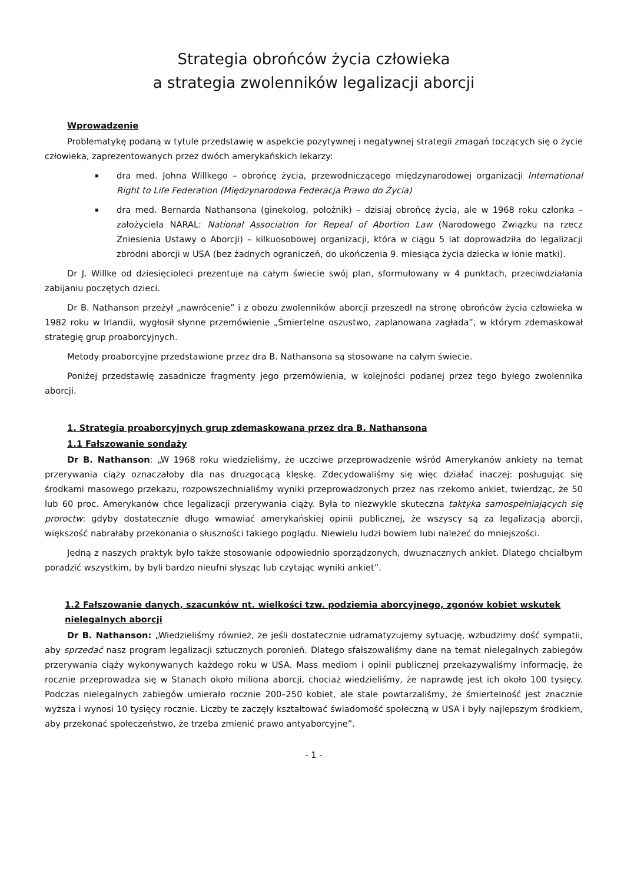Strategia obrońców życia człowieka
a strategia zwolenników legalizacji aborcji
Wprowadzenie
Problematykę podaną w tytule przedstawię w aspekcie pozytywnej i negatywnej strategii zmagań toczących się o życie człowieka, zaprezentowanych przez dwóch amerykańskich lekarzy:
dra med. Johna Willkego – obrońcę życia, przewodniczącego międzynarodowej organizacji International Right to Life Federation (Międzynarodowa Federacja Prawo do Życia)
dra med. Bernarda Nathansona (ginekolog, położnik) – dzisiaj obrońcę życia, ale w 1968 roku członka – założyciela NARAL: National Association for Repeal of Abortion Law (Narodowego Związku na rzecz Zniesienia Ustawy o Aborcji) – kilkuosobowej organizacji, która w ciągu 5 lat doprowadziła do legalizacji zbrodni aborcji w USA (bez żadnych ograniczeń, do ukończenia 9. miesiąca życia dziecka w łonie matki).
Dr J. Willke od dziesięcioleci prezentuje na całym świecie swój plan, sformułowany w 4 punktach, przeciwdziałania zabijaniu poczętych dzieci.
Dr B. Nathanson przeżył „nawrócenie” i z obozu zwolenników aborcji przeszedł na stronę obrońców życia człowieka w 1982 roku w Irlandii, wygłosił słynne przemówienie „Śmiertelne oszustwo, zaplanowana zagłada”, w którym zdemaskował strategię grup proaborcyjnych.
Metody proaborcyjne przedstawione przez dra B. Nathansona są stosowane na całym świecie.
Poniżej przedstawię zasadnicze fragmenty jego przemówienia, w kolejności podanej przez tego byłego zwolennika aborcji.
1. Strategia proaborcyjnych grup zdemaskowana przez dra B. Nathansona
1.1 Fałszowanie sondaży
Dr B. Nathanson: „W 1968 roku wiedzieliśmy, że uczciwe przeprowadzenie wśród Amerykanów ankiety na temat przerywania ciąży oznaczałoby dla nas druzgocącą klęskę. Zdecydowaliśmy się więc działać inaczej: posługując się środkami masowego przekazu, rozpowszechnialiśmy wyniki przeprowadzonych przez nas rzekomo ankiet, twierdząc, że 50 lub 60 proc. Amerykanów chce legalizacji przerywania ciąży. Była to niezwykle skuteczna taktyka samospełniających się proroctw: gdyby dostatecznie długo wmawiać amerykańskiej opinii publicznej, że wszyscy są za legalizacją aborcji, większość nabrałaby przekonania o słuszności takiego poglądu. Niewielu ludzi bowiem lubi należeć do mniejszości.
Jedną z naszych praktyk było także stosowanie odpowiednio sporządzonych, dwuznacznych ankiet. Dlatego chciałbym poradzić wszystkim, by byli bardzo nieufni słysząc lub czytając wyniki ankiet”.
1.2 Fałszowanie danych, szacunków nt. wielkości tzw. podziemia aborcyjnego, zgonów kobiet wskutek nielegalnych aborcji
Dr B. Nathanson: „Wiedzieliśmy również, że jeśli dostatecznie udramatyzujemy sytuację, wzbudzimy dość sympatii, aby sprzedać nasz program legalizacji sztucznych poronień. Dlatego sfałszowaliśmy dane na temat nielegalnych zabiegów przerywania ciąży wykonywanych każdego roku w USA. Mass mediom i opinii publicznej przekazywaliśmy informację, że rocznie przeprowadza się w Stanach około miliona aborcji, chociaż wiedzieliśmy, że naprawdę jest ich około 100 tysięcy. Podczas nielegalnych zabiegów umierało rocznie 200–250 kobiet, ale stale powtarzaliśmy, że śmiertelność jest znacznie wyższa i wynosi 10 tysięcy rocznie. Liczby te zaczęły kształtować świadomość społeczną w USA i były najlepszym środkiem, aby przekonać społeczeństwo, że trzeba zmienić prawo antyaborcyjne”.
- 1 -